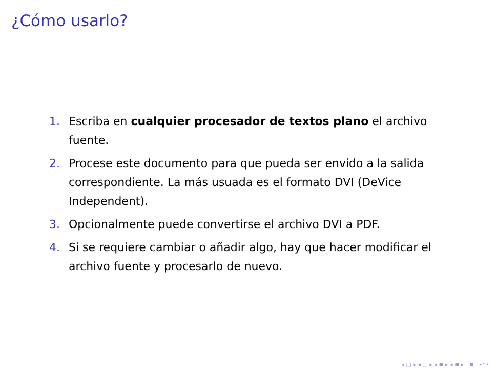¿Cómo usarlo?
1. Escriba en cualquier procesador de textos plano el archivo fuente.
2. Procese este documento para que pueda ser envido a la salida correspondiente. La más usuada es el formato DVI (DeVice Independent).
3. Opcionalmente puede convertirse el archivo DVI a PDF.
4. Si se requiere cambiar o añadir algo, hay que hacer modificar el archivo fuente y procesarlo de nuevo.
◂ □ ▸ ◂ ◫ ▸ ◂ ≡ ▸ ◂ ≡ ▸ ≡ ↶↷